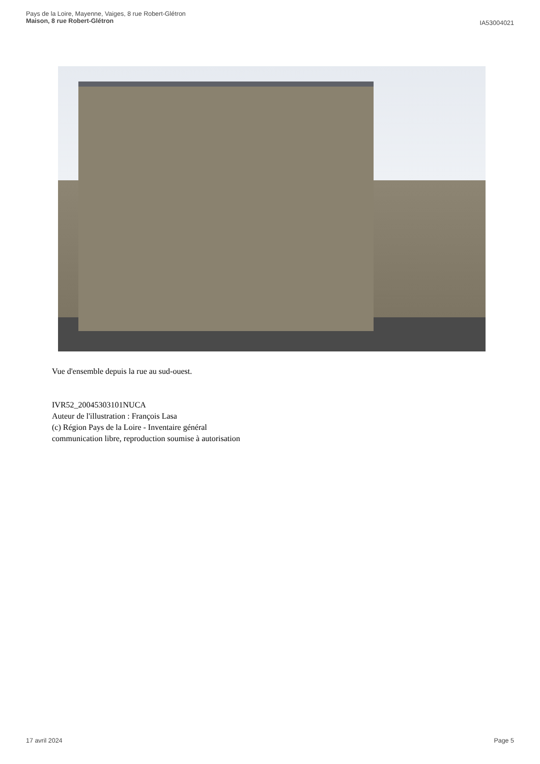Pays de la Loire, Mayenne, Vaiges, 8 rue Robert-Glétron
Maison, 8 rue Robert-Glétron
IA53004021
Vue d'ensemble depuis la rue au sud-ouest.
IVR52_20045303101NUCA
Auteur de l'illustration : François Lasa
(c) Région Pays de la Loire - Inventaire général
communication libre, reproduction soumise à autorisation
17 avril 2024 Page 5